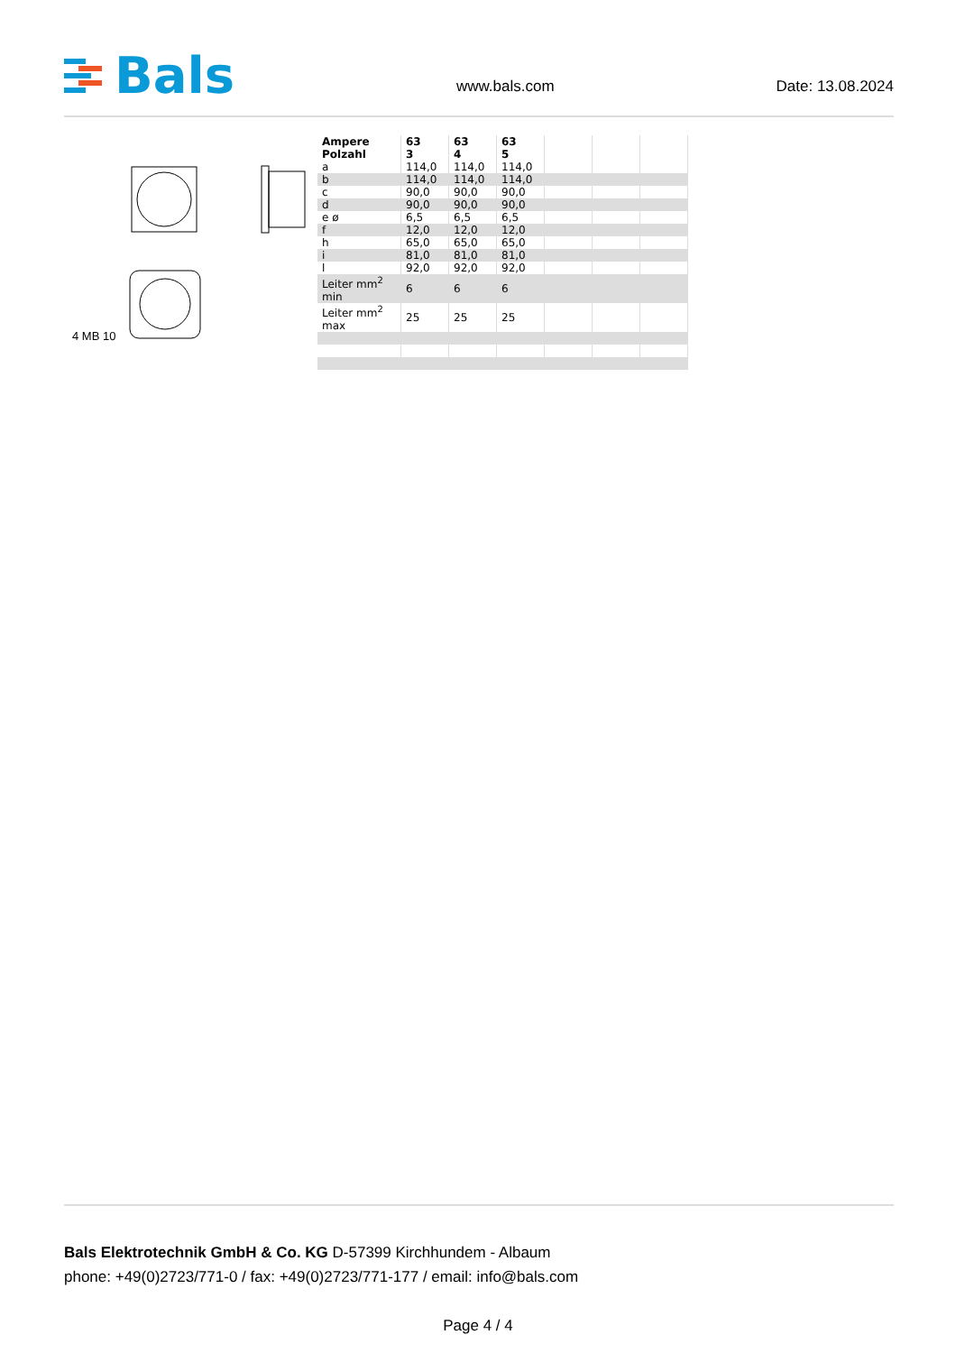Bals
www.bals.com Date: 13.08.2024
4 MB 10
| Ampere Polzahl | 63 3 | 63 4 | 63 5 | | | |
| --- | --- | --- | --- | --- | --- | --- |
| a | 114,0 | 114,0 | 114,0 | | | |
| b | 114,0 | 114,0 | 114,0 | | | |
| c | 90,0 | 90,0 | 90,0 | | | |
| d | 90,0 | 90,0 | 90,0 | | | |
| e ø | 6,5 | 6,5 | 6,5 | | | |
| f | 12,0 | 12,0 | 12,0 | | | |
| h | 65,0 | 65,0 | 65,0 | | | |
| i | 81,0 | 81,0 | 81,0 | | | |
| l | 92,0 | 92,0 | 92,0 | | | |
| Leiter mm<sup>2</sup> min | 6 | 6 | 6 | | | |
| Leiter mm<sup>2</sup> max | 25 | 25 | 25 | | | |
Bals Elektrotechnik GmbH & Co. KG D-57399 Kirchhundem - Albaum
phone: +49(0)2723/771-0 / fax: +49(0)2723/771-177 / email: info@bals.com
Page 4 / 4